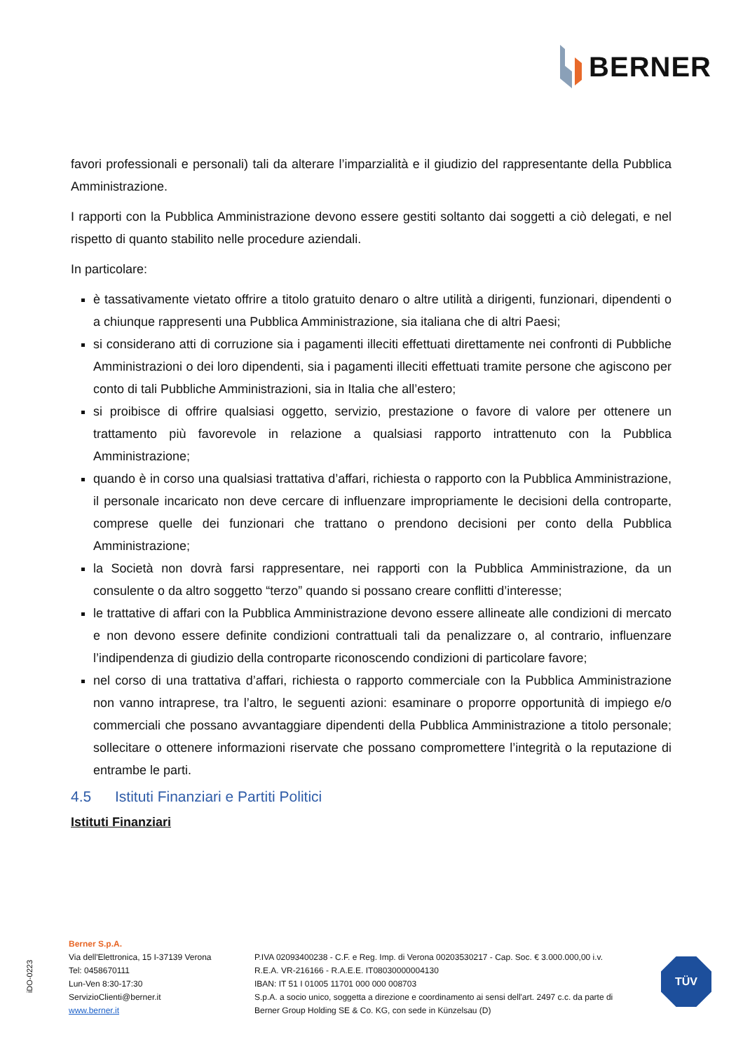BERNER
favori professionali e personali) tali da alterare l’imparzialità e il giudizio del rappresentante della Pubblica Amministrazione.
I rapporti con la Pubblica Amministrazione devono essere gestiti soltanto dai soggetti a ciò delegati, e nel rispetto di quanto stabilito nelle procedure aziendali.
In particolare:
è tassativamente vietato offrire a titolo gratuito denaro o altre utilità a dirigenti, funzionari, dipendenti o a chiunque rappresenti una Pubblica Amministrazione, sia italiana che di altri Paesi;
si considerano atti di corruzione sia i pagamenti illeciti effettuati direttamente nei confronti di Pubbliche Amministrazioni o dei loro dipendenti, sia i pagamenti illeciti effettuati tramite persone che agiscono per conto di tali Pubbliche Amministrazioni, sia in Italia che all’estero;
si proibisce di offrire qualsiasi oggetto, servizio, prestazione o favore di valore per ottenere un trattamento più favorevole in relazione a qualsiasi rapporto intrattenuto con la Pubblica Amministrazione;
quando è in corso una qualsiasi trattativa d’affari, richiesta o rapporto con la Pubblica Amministrazione, il personale incaricato non deve cercare di influenzare impropriamente le decisioni della controparte, comprese quelle dei funzionari che trattano o prendono decisioni per conto della Pubblica Amministrazione;
la Società non dovrà farsi rappresentare, nei rapporti con la Pubblica Amministrazione, da un consulente o da altro soggetto “terzo” quando si possano creare conflitti d’interesse;
le trattative di affari con la Pubblica Amministrazione devono essere allineate alle condizioni di mercato e non devono essere definite condizioni contrattuali tali da penalizzare o, al contrario, influenzare l’indipendenza di giudizio della controparte riconoscendo condizioni di particolare favore;
nel corso di una trattativa d’affari, richiesta o rapporto commerciale con la Pubblica Amministrazione non vanno intraprese, tra l’altro, le seguenti azioni: esaminare o proporre opportunità di impiego e/o commerciali che possano avvantaggiare dipendenti della Pubblica Amministrazione a titolo personale; sollecitare o ottenere informazioni riservate che possano compromettere l’integrità o la reputazione di entrambe le parti.
4.5 Istituti Finanziari e Partiti Politici
Istituti Finanziari
iDO-0223
Berner S.p.A.
Via dell'Elettronica, 15 I-37139 Verona
Tel: 0458670111
Lun-Ven 8:30-17:30
ServizioClienti@berner.it
www.berner.it
P.IVA 02093400238 - C.F. e Reg. Imp. di Verona 00203530217 - Cap. Soc. € 3.000.000,00 i.v.
R.E.A. VR-216166 - R.A.E.E. IT08030000004130
IBAN: IT 51 I 01005 11701 000 000 008703
S.p.A. a socio unico, soggetta a direzione e coordinamento ai sensi dell'art. 2497 c.c. da parte di
Berner Group Holding SE & Co. KG, con sede in Künzelsau (D)
TÜV